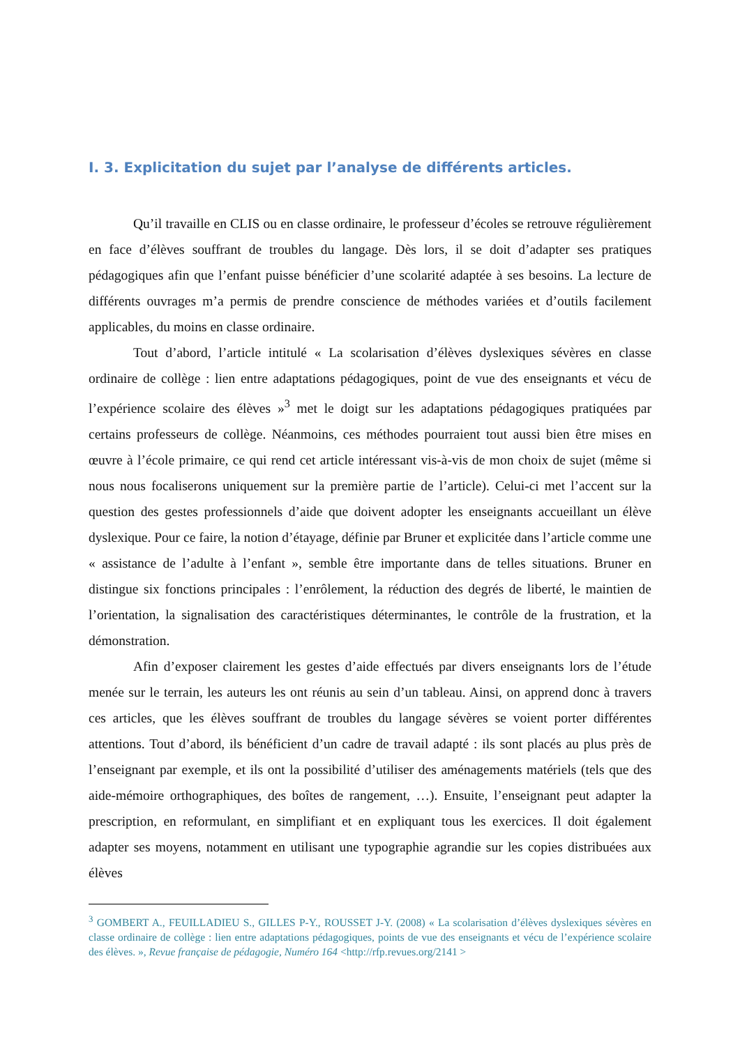I. 3. Explicitation du sujet par l’analyse de différents articles.
Qu’il travaille en CLIS ou en classe ordinaire, le professeur d’écoles se retrouve régulièrement en face d’élèves souffrant de troubles du langage. Dès lors, il se doit d’adapter ses pratiques pédagogiques afin que l’enfant puisse bénéficier d’une scolarité adaptée à ses besoins. La lecture de différents ouvrages m’a permis de prendre conscience de méthodes variées et d’outils facilement applicables, du moins en classe ordinaire.
Tout d’abord, l’article intitulé « La scolarisation d’élèves dyslexiques sévères en classe ordinaire de collège : lien entre adaptations pédagogiques, point de vue des enseignants et vécu de l’expérience scolaire des élèves »<sup>3</sup> met le doigt sur les adaptations pédagogiques pratiquées par certains professeurs de collège. Néanmoins, ces méthodes pourraient tout aussi bien être mises en œuvre à l’école primaire, ce qui rend cet article intéressant vis-à-vis de mon choix de sujet (même si nous nous focaliserons uniquement sur la première partie de l’article). Celui-ci met l’accent sur la question des gestes professionnels d’aide que doivent adopter les enseignants accueillant un élève dyslexique. Pour ce faire, la notion d’étayage, définie par Bruner et explicitée dans l’article comme une « assistance de l’adulte à l’enfant », semble être importante dans de telles situations. Bruner en distingue six fonctions principales : l’enrôlement, la réduction des degrés de liberté, le maintien de l’orientation, la signalisation des caractéristiques déterminantes, le contrôle de la frustration, et la démonstration.
Afin d’exposer clairement les gestes d’aide effectués par divers enseignants lors de l’étude menée sur le terrain, les auteurs les ont réunis au sein d’un tableau. Ainsi, on apprend donc à travers ces articles, que les élèves souffrant de troubles du langage sévères se voient porter différentes attentions. Tout d’abord, ils bénéficient d’un cadre de travail adapté : ils sont placés au plus près de l’enseignant par exemple, et ils ont la possibilité d’utiliser des aménagements matériels (tels que des aide-mémoire orthographiques, des boîtes de rangement, …). Ensuite, l’enseignant peut adapter la prescription, en reformulant, en simplifiant et en expliquant tous les exercices. Il doit également adapter ses moyens, notamment en utilisant une typographie agrandie sur les copies distribuées aux élèves
<sup>3</sup> GOMBERT A., FEUILLADIEU S., GILLES P-Y., ROUSSET J-Y. (2008) « La scolarisation d’élèves dyslexiques sévères en classe ordinaire de collège : lien entre adaptations pédagogiques, points de vue des enseignants et vécu de l’expérience scolaire des élèves. », Revue française de pédagogie, Numéro 164 <http://rfp.revues.org/2141 >